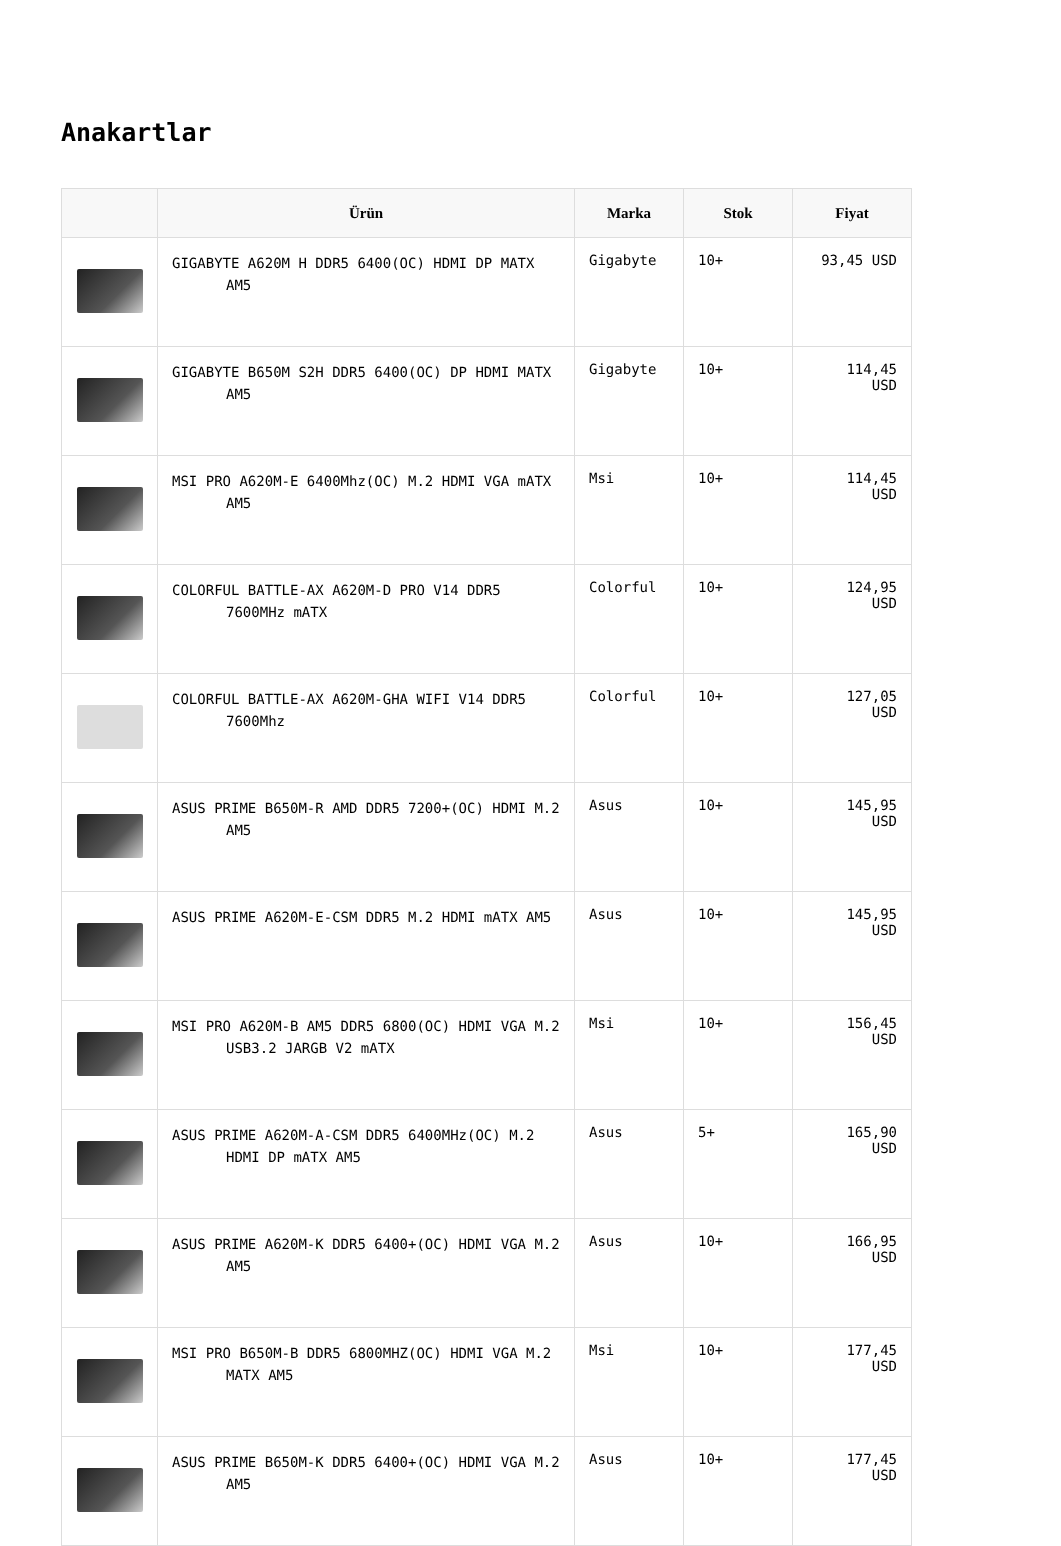Anakartlar
| | Ürün | Marka | Stok | Fiyat |
| --- | --- | --- | --- | --- |
| | GIGABYTE A620M H DDR5 6400(OC) HDMI DP MATX AM5 | Gigabyte | 10+ | 93,45 USD |
| | GIGABYTE B650M S2H DDR5 6400(OC) DP HDMI MATX AM5 | Gigabyte | 10+ | 114,45 USD |
| | MSI PRO A620M-E 6400Mhz(OC) M.2 HDMI VGA mATX AM5 | Msi | 10+ | 114,45 USD |
| | COLORFUL BATTLE-AX A620M-D PRO V14 DDR5 7600MHz mATX | Colorful | 10+ | 124,95 USD |
| | COLORFUL BATTLE-AX A620M-GHA WIFI V14 DDR5 7600Mhz | Colorful | 10+ | 127,05 USD |
| | ASUS PRIME B650M-R AMD DDR5 7200+(OC) HDMI M.2 AM5 | Asus | 10+ | 145,95 USD |
| | ASUS PRIME A620M-E-CSM DDR5 M.2 HDMI mATX AM5 | Asus | 10+ | 145,95 USD |
| | MSI PRO A620M-B AM5 DDR5 6800(OC) HDMI VGA M.2 USB3.2 JARGB V2 mATX | Msi | 10+ | 156,45 USD |
| | ASUS PRIME A620M-A-CSM DDR5 6400MHz(OC) M.2 HDMI DP mATX AM5 | Asus | 5+ | 165,90 USD |
| | ASUS PRIME A620M-K DDR5 6400+(OC) HDMI VGA M.2 AM5 | Asus | 10+ | 166,95 USD |
| | MSI PRO B650M-B DDR5 6800MHZ(OC) HDMI VGA M.2 MATX AM5 | Msi | 10+ | 177,45 USD |
| | ASUS PRIME B650M-K DDR5 6400+(OC) HDMI VGA M.2 AM5 | Asus | 10+ | 177,45 USD |